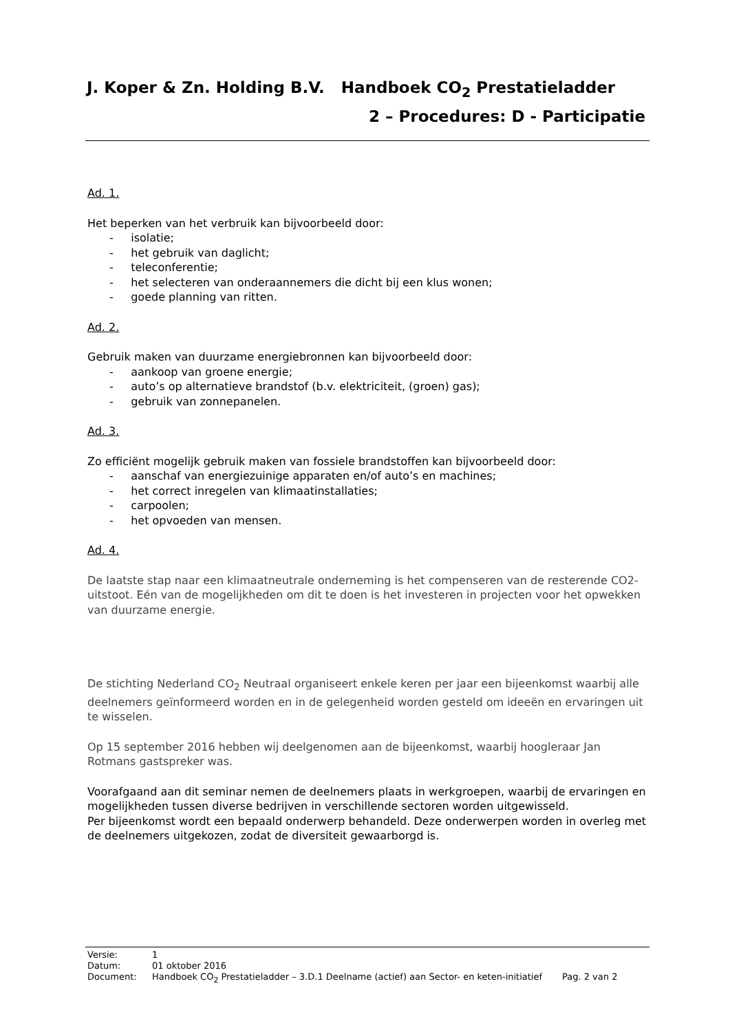J. Koper & Zn. Holding B.V. Handboek CO<sub>2</sub> Prestatieladder
2 – Procedures: D - Participatie
Ad. 1.
Het beperken van het verbruik kan bijvoorbeeld door:
- isolatie;
- het gebruik van daglicht;
- teleconferentie;
- het selecteren van onderaannemers die dicht bij een klus wonen;
- goede planning van ritten.
Ad. 2.
Gebruik maken van duurzame energiebronnen kan bijvoorbeeld door:
- aankoop van groene energie;
- auto’s op alternatieve brandstof (b.v. elektriciteit, (groen) gas);
- gebruik van zonnepanelen.
Ad. 3.
Zo efficiënt mogelijk gebruik maken van fossiele brandstoffen kan bijvoorbeeld door:
- aanschaf van energiezuinige apparaten en/of auto’s en machines;
- het correct inregelen van klimaatinstallaties;
- carpoolen;
- het opvoeden van mensen.
Ad. 4.
De laatste stap naar een klimaatneutrale onderneming is het compenseren van de resterende CO2-uitstoot. Eén van de mogelijkheden om dit te doen is het investeren in projecten voor het opwekken van duurzame energie.
De stichting Nederland CO<sub>2</sub> Neutraal organiseert enkele keren per jaar een bijeenkomst waarbij alle deelnemers geïnformeerd worden en in de gelegenheid worden gesteld om ideeën en ervaringen uit te wisselen.
Op 15 september 2016 hebben wij deelgenomen aan de bijeenkomst, waarbij hoogleraar Jan Rotmans gastspreker was.
Voorafgaand aan dit seminar nemen de deelnemers plaats in werkgroepen, waarbij de ervaringen en mogelijkheden tussen diverse bedrijven in verschillende sectoren worden uitgewisseld.
Per bijeenkomst wordt een bepaald onderwerp behandeld. Deze onderwerpen worden in overleg met de deelnemers uitgekozen, zodat de diversiteit gewaarborgd is.
Versie: 1
Datum: 01 oktober 2016
Document: Handboek CO<sub>2</sub> Prestatieladder – 3.D.1 Deelname (actief) aan Sector- en keten-initiatief Pag. 2 van 2